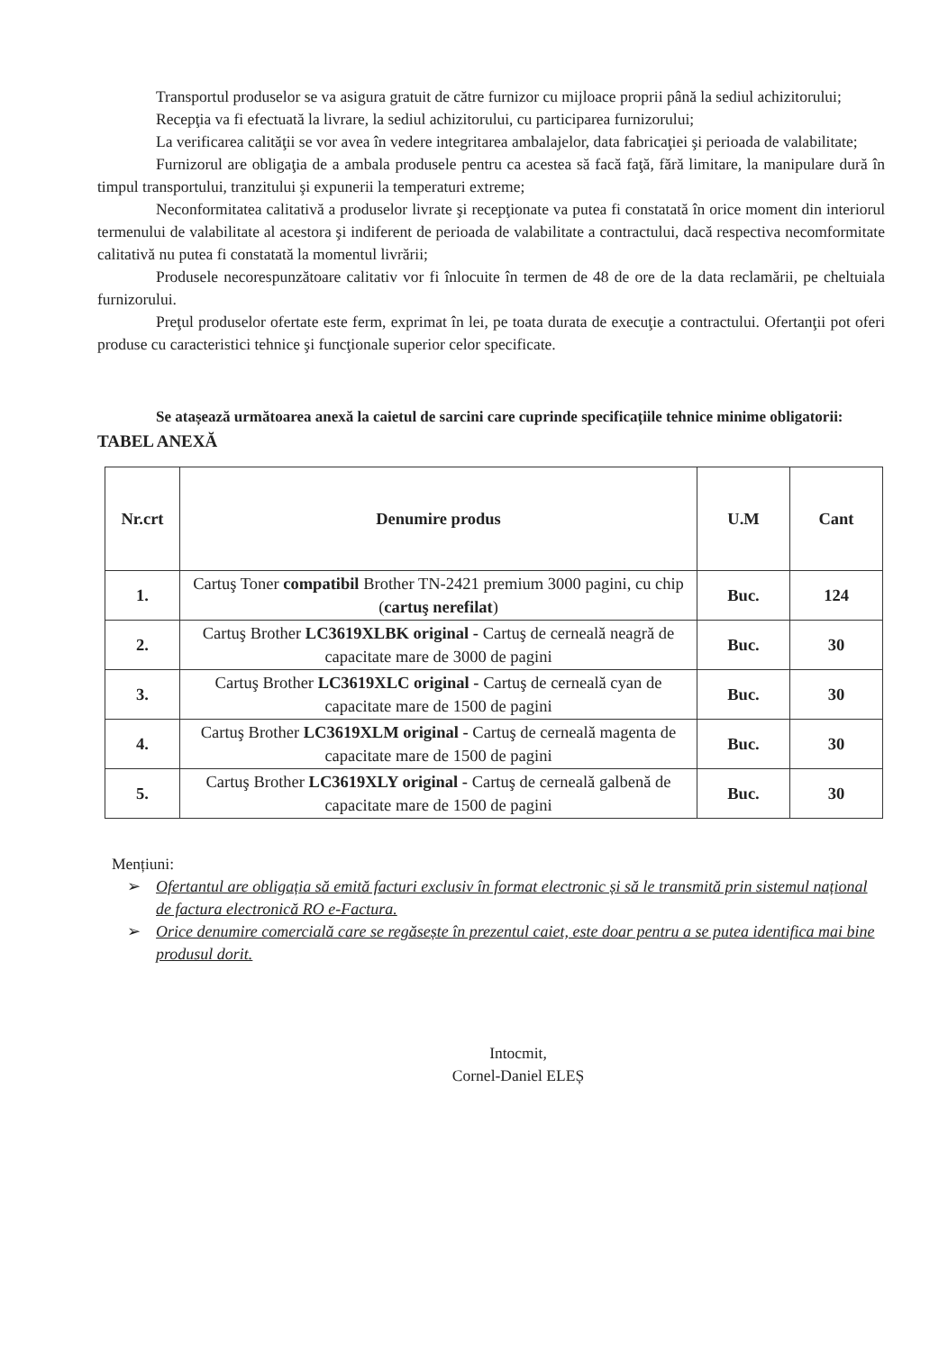Transportul produselor se va asigura gratuit de către furnizor cu mijloace proprii până la sediul achizitorului;
Recepţia va fi efectuată la livrare, la sediul achizitorului, cu participarea furnizorului;
La verificarea calităţii se vor avea în vedere integritarea ambalajelor, data fabricaţiei şi perioada de valabilitate;
Furnizorul are obligaţia de a ambala produsele pentru ca acestea să facă faţă, fără limitare, la manipulare dură în timpul transportului, tranzitului şi expunerii la temperaturi extreme;
Neconformitatea calitativă a produselor livrate şi recepţionate va putea fi constatată în orice moment din interiorul termenului de valabilitate al acestora şi indiferent de perioada de valabilitate a contractului, dacă respectiva necomformitate calitativă nu putea fi constatată la momentul livrării;
Produsele necorespunzătoare calitativ vor fi înlocuite în termen de 48 de ore de la data reclamării, pe cheltuiala furnizorului.
Preţul produselor ofertate este ferm, exprimat în lei, pe toata durata de execuţie a contractului. Ofertanţii pot oferi produse cu caracteristici tehnice şi funcţionale superior celor specificate.
Se atașează următoarea anexă la caietul de sarcini care cuprinde specificațiile tehnice minime obligatorii:
TABEL ANEXĂ
| Nr.crt | Denumire produs | U.M | Cant |
| --- | --- | --- | --- |
| 1. | Cartuş Toner compatibil Brother TN-2421 premium 3000 pagini, cu chip ( cartuş nerefilat ) | Buc. | 124 |
| 2. | Cartuş Brother LC3619XLBK original - Cartuş de cerneală neagră de capacitate mare de 3000 de pagini | Buc. | 30 |
| 3. | Cartuş Brother LC3619XLC original - Cartuş de cerneală cyan de capacitate mare de 1500 de pagini | Buc. | 30 |
| 4. | Cartuş Brother LC3619XLM original - Cartuş de cerneală magenta de capacitate mare de 1500 de pagini | Buc. | 30 |
| 5. | Cartuş Brother LC3619XLY original - Cartuş de cerneală galbenă de capacitate mare de 1500 de pagini | Buc. | 30 |
Mențiuni:
➢ Ofertantul are obligația să emită facturi exclusiv în format electronic și să le transmită prin sistemul național de factura electronică RO e-Factura.
➢ Orice denumire comercială care se regăsește în prezentul caiet, este doar pentru a se putea identifica mai bine produsul dorit.
Intocmit,
Cornel-Daniel ELEȘ